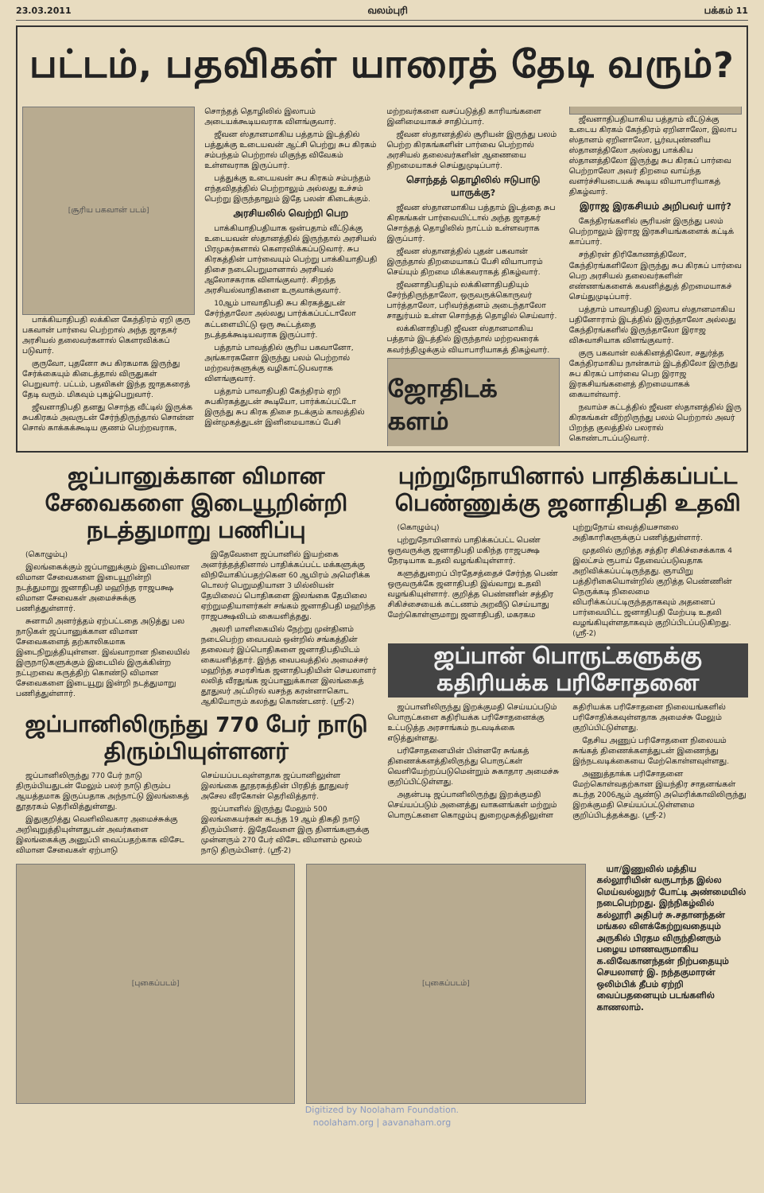23.03.2011 வலம்புரி பக்கம் 11
பட்டம், பதவிகள் யாரைத் தேடி வரும்?
[சூரிய பகவான் படம்]
பாக்கியாதிபதி லக்கின கேந்திரம் ஏறி குரு பகவான் பார்வை பெற்றால் அந்த ஜாதகர் அரசியல் தலைவர்களால் கௌரவிக்கப் படுவார்.
குருவோ, புதனோ சுப கிரகமாக இருந்து சேர்க்கையும் கிடைத்தால் விருதுகள் பெறுவார். பட்டம், பதவிகள் இந்த ஜாதகரைத் தேடி வரும். மிகவும் புகழ்பெறுவார்.
ஜீவனாதிபதி தனது சொந்த வீட்டில் இருக்க சுபகிரகம் அவருடன் சேர்ந்திருந்தால் சொன்ன சொல் காக்கக்கூடிய குணம் பெற்றவராக, சொந்தத் தொழிலில் இலாபம் அடையக்கூடியவராக விளங்குவார்.
ஜீவன ஸ்தானமாகிய பத்தாம் இடத்தில் பத்துக்கு உடையவன் ஆட்சி பெற்று சுப கிரகம் சம்பந்தம் பெற்றால் மிகுந்த விவேகம் உள்ளவராக இருப்பார்.
பத்துக்கு உடையவன் சுப கிரகம் சம்பந்தம் எந்தவிதத்தில் பெற்றாலும் அல்லது உச்சம் பெற்று இருந்தாலும் இதே பலன் கிடைக்கும்.
அரசியலில் வெற்றி பெற
பாக்கியாதிபதியாக ஒன்பதாம் வீட்டுக்கு உடையவன் ஸ்தானத்தில் இருந்தால் அரசியல் பிரமுகர்களால் கௌரவிக்கப்படுவார். சுப கிரகத்தின் பார்வையும் பெற்று பாக்கியாதிபதி திசை நடைபெறுமானால் அரசியல் ஆலோசகராக விளங்குவார். சிறந்த அரசியல்வாதிகளை உருவாக்குவார்.
10ஆம் பாவாதிபதி சுப கிரகத்துடன் சேர்ந்தாலோ அல்லது பார்க்கப்பட்டாலோ கட்டளையிட்டு ஒரு கூட்டத்தை நடத்தக்கூடியவராக இருப்பார்.
பத்தாம் பாவத்தில் சூரிய பகவானோ, அங்காரகனோ இருந்து பலம் பெற்றால் மற்றவர்களுக்கு வழிகாட்டுபவராக விளங்குவார்.
பத்தாம் பாவாதிபதி கேந்திரம் ஏறி சுபகிரகத்துடன் கூடியோ, பார்க்கப்பட்டோ இருந்து சுப கிரக திசை நடக்கும் காலத்தில் இன்முகத்துடன் இனிமையாகப் பேசி மற்றவர்களை வசப்படுத்தி காரியங்களை இனிமையாகச் சாதிப்பார்.
ஜீவன ஸ்தானத்தில் சூரியன் இருந்து பலம் பெற்ற கிரகங்களின் பார்வை பெற்றால் அரசியல் தலைவர்களின் ஆணையை திறமையாகச் செய்துமுடிப்பார்.
சொந்தத் தொழிலில் ஈடுபாடு யாருக்கு?
ஜீவன ஸ்தானமாகிய பத்தாம் இடத்தை சுப கிரகங்கள் பார்வையிட்டால் அந்த ஜாதகர் சொந்தத் தொழிலில் நாட்டம் உள்ளவராக இருப்பார்.
ஜீவன ஸ்தானத்தில் புதன் பகவான் இருந்தால் திறமையாகப் பேசி வியாபாரம் செய்யும் திறமை மிக்கவராகத் திகழ்வார்.
ஜீவனாதிபதியும் லக்கினாதிபதியும் சேர்ந்திருந்தாலோ, ஒருவருக்கொருவர் பார்த்தாலோ, பரிவர்த்தனம் அடைந்தாலோ சாதுர்யம் உள்ள சொந்தத் தொழில் செய்வார்.
லக்கினாதிபதி ஜீவன ஸ்தானமாகிய பத்தாம் இடத்தில் இருந்தால் மற்றவரைக் கவர்ந்திழுக்கும் வியாபாரியாகத் திகழ்வார்.
ஜோதிடக் களம்
ஜீவனாதிபதியாகிய பத்தாம் வீட்டுக்கு உடைய கிரகம் கேந்திரம் ஏறினாலோ, இலாப ஸ்தானம் ஏறினாலோ, பூர்வபுண்ணிய ஸ்தானத்திலோ அல்லது பாக்கிய ஸ்தானத்திலோ இருந்து சுப கிரகப் பார்வை பெற்றாலோ அவர் திறமை வாய்ந்த வளர்ச்சியடையக் கூடிய வியாபாரியாகத் திகழ்வார்.
இராஜ இரகசியம் அறிபவர் யார்?
கேந்திரங்களில் சூரியன் இருந்து பலம் பெற்றாலும் இராஜ இரகசியங்களைக் கட்டிக் காப்பார்.
சந்திரன் திரிகோணத்திலோ, கேந்திரங்களிலோ இருந்து சுப கிரகப் பார்வை பெற அரசியல் தலைவர்களின் எண்ணங்களைக் கவனித்துத் திறமையாகச் செய்துமுடிப்பார்.
பத்தாம் பாவாதிபதி இலாப ஸ்தானமாகிய பதினோராம் இடத்தில் இருந்தாலோ அல்லது கேந்திரங்களில் இருந்தாலோ இராஜ விசுவாசியாக விளங்குவார்.
குரு பகவான் லக்கினத்திலோ, சதுர்த்த கேந்திரமாகிய நான்காம் இடத்திலோ இருந்து சுப கிரகப் பார்வை பெற இராஜ இரகசியங்களைத் திறமையாகக் கையாள்வார்.
நவாம்ச கட்டத்தில் ஜீவன ஸ்தானத்தில் இரு கிரகங்கள் வீற்றிருந்து பலம் பெற்றால் அவர் பிறந்த குலத்தில் பலரால் கொண்டாடப்படுவார்.
ஜப்பானுக்கான விமான சேவைகளை இடையூறின்றி நடத்துமாறு பணிப்பு
(கொழும்பு)
இலங்கைக்கும் ஜப்பானுக்கும் இடையிலான விமான சேவைகளை இடையூறின்றி நடத்துமாறு ஜனாதிபதி மஹிந்த ராஜபக்ஷ விமான சேவைகள் அமைச்சுக்கு பணித்துள்ளார்.
சுனாமி அனர்த்தம் ஏற்பட்டதை அடுத்து பல நாடுகள் ஜப்பானுக்கான விமான சேவைகளைத் தற்காலிகமாக இடைநிறுத்தியுள்ளன. இவ்வாறான நிலையில் இருநாடுகளுக்கும் இடையில் இருக்கின்ற நட்புறவை கருத்திற் கொண்டு விமான சேவைகளை இடையூறு இன்றி நடத்துமாறு பணித்துள்ளார்.
இதேவேளை ஜப்பானில் இயற்கை அனர்த்தத்தினால் பாதிக்கப்பட்ட மக்களுக்கு விநியோகிப்பதற்கென 60 ஆயிரம் அமெரிக்க டொலர் பெறுமதியான 3 மில்லியன் தேயிலைப் பொதிகளை இலங்கை தேயிலை ஏற்றுமதியாளர்கள் சங்கம் ஜனாதிபதி மஹிந்த ராஜபக்ஷவிடம் கையளித்தது.
அலரி மாளிகையில் நேற்று முன்தினம் நடைபெற்ற வைபவம் ஒன்றில் சங்கத்தின் தலைவர் இப்பொதிகளை ஜனாதிபதியிடம் கையளித்தார். இந்த வைபவத்தில் அமைச்சர் மஹிந்த சமரசிங்க ஜனாதிபதியின் செயலாளர் லலித் வீரதுங்க ஜப்பானுக்கான இலங்கைத் தூதுவர் அட்மிரல் வசந்த கரன்னாகொட ஆகியோரும் கலந்து கொண்டனர். (ஸ்ரீ-2)
ஜப்பானிலிருந்து 770 பேர் நாடு திரும்பியுள்ளனர்
ஜப்பானிலிருந்து 770 பேர் நாடு திரும்பியதுடன் மேலும் பலர் நாடு திரும்ப ஆயத்தமாக இருப்பதாக அந்நாட்டு இலங்கைத் தூதரகம் தெரிவித்துள்ளது.
இதுகுறித்து வெளிவிவகார அமைச்சுக்கு அறிவுறுத்தியுள்ளதுடன் அவர்களை இலங்கைக்கு அனுப்பி வைப்பதற்காக விசேட விமான சேவைகள் ஏற்பாடு செய்யப்படவுள்ளதாக ஜப்பானிலுள்ள இலங்கை தூதரகத்தின் பிரதித் தூதுவர் அசேல வீரகோன் தெரிவித்தார்.
ஜப்பானில் இருந்து மேலும் 500 இலங்கையர்கள் கடந்த 19 ஆம் திகதி நாடு திரும்பினர். இதேவேளை இரு தினங்களுக்கு முன்னரும் 270 பேர் விசேட விமானம் மூலம் நாடு திரும்பினர். (ஸ்ரீ-2)
புற்றுநோயினால் பாதிக்கப்பட்ட பெண்ணுக்கு ஜனாதிபதி உதவி
(கொழும்பு)
புற்றுநோயினால் பாதிக்கப்பட்ட பெண் ஒருவருக்கு ஜனாதிபதி மகிந்த ராஜபக்ஷ நேரடியாக உதவி வழங்கியுள்ளார்.
களுத்துறைப் பிரதேசத்தைச் சேர்ந்த பெண் ஒருவருக்கே ஜனாதிபதி இவ்வாறு உதவி வழங்கியுள்ளார். குறித்த பெண்ணின் சத்திர சிகிச்சையைக் கட்டணம் அறவீடு செய்யாது மேற்கொள்ளுமாறு ஜனாதிபதி, மகரகம புற்றுநோய் வைத்தியசாலை அதிகாரிகளுக்குப் பணித்துள்ளார்.
முதலில் குறித்த சத்திர சிகிச்சைக்காக 4 இலட்சம் ரூபாய் தேவைப்படுவதாக அறிவிக்கப்பட்டிருந்தது. ஞாயிறு பத்திரிகையொன்றில் குறித்த பெண்ணின் நெருக்கடி நிலைமை விபரிக்கப்பட்டிருந்ததாகவும் அதனைப் பார்வையிட்ட ஜனாதிபதி மேற்படி உதவி வழங்கியுள்ளதாகவும் குறிப்பிடப்படுகிறது. (ஸ்ரீ-2)
ஜப்பான் பொருட்களுக்கு கதிரியக்க பரிசோதனை
ஜப்பானிலிருந்து இறக்குமதி செய்யப்படும் பொருட்களை கதிரியக்க பரிசோதனைக்கு உட்படுத்த அரசாங்கம் நடவடிக்கை எடுத்துள்ளது.
பரிசோதனையின் பின்னரே சுங்கத் திணைக்களத்திலிருந்து பொருட்கள் வெளியேற்றப்படுமென்றும் சுகாதார அமைச்சு குறிப்பிட்டுள்ளது.
அதன்படி ஜப்பானிலிருந்து இறக்குமதி செய்யப்படும் அனைத்து வாகனங்கள் மற்றும் பொருட்களை கொழும்பு துறைமுகத்திலுள்ள கதிரியக்க பரிசோதனை நிலையங்களில் பரிசோதிக்கவுள்ளதாக அமைச்சு மேலும் குறிப்பிட்டுள்ளது.
தேசிய அணுப் பரிசோதனை நிலையம் சுங்கத் திணைக்களத்துடன் இணைந்து இந்நடவடிக்கையை மேற்கொள்ளவுள்ளது.
அணுத்தாக்க பரிசோதனை மேற்கொள்வதற்கான இயந்திர சாதனங்கள் கடந்த 2006ஆம் ஆண்டு அமெரிக்காவிலிருந்து இறக்குமதி செய்யப்பட்டுள்ளமை குறிப்பிடத்தக்கது. (ஸ்ரீ-2)
[புகைப்படம்] [புகைப்படம்]
யா/இணுவில் மத்திய கல்லூரியின் வருடாந்த இல்ல மெய்வல்லுநர் போட்டி அண்மையில் நடைபெற்றது. இந்நிகழ்வில் கல்லூரி அதிபர் சு.சதானந்தன் மங்கல விளக்கேற்றுவதையும் அருகில் பிரதம விருந்தினரும் பழைய மாணவருமாகிய க.விவேகானந்தன் நிற்பதையும் செயலாளர் இ. நந்தகுமாரன் ஒலிம்பிக் தீபம் ஏற்றி வைப்பதனையும் படங்களில் காணலாம்.
Digitized by Noolaham Foundation.
noolaham.org | aavanaham.org